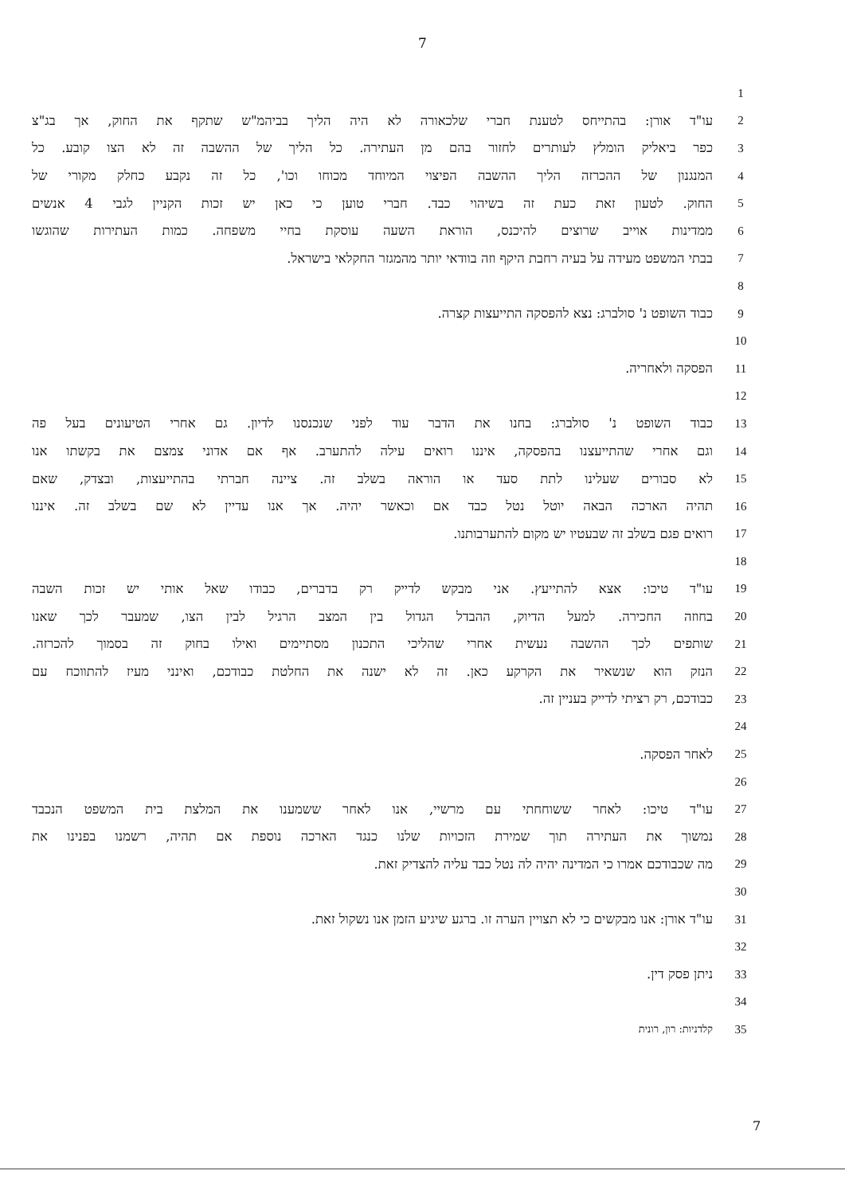7
| | 1 |
| עו"ד אורן: בהתייחס לטענת חברי שלכאורה לא היה הליך בביהמ"ש שתקף את החוק, אך בג"צ | 2 |
| כפר ביאליק הומלץ לעותרים לחזור בהם מן העתירה. כל הליך של ההשבה זה לא הצו קובע. כל | 3 |
| המנגנון של ההכרזה הליך ההשבה הפיצוי המיוחד מכוחו וכו', כל זה נקבע כחלק מקורי של | 4 |
| החוק. לטעון זאת כעת זה בשיהוי כבד. חברי טוען כי כאן יש זכות הקניין לגבי 4 אנשים | 5 |
| ממדינות אוייב שרוצים להיכנס, הוראת השעה עוסקת בחיי משפחה. כמות העתירות שהוגשו | 6 |
| בבתי המשפט מעידה על בעיה רחבת היקף וזה בוודאי יותר מהמגזר החקלאי בישראל. | 7 |
| | 8 |
| כבוד השופט נ' סולברג: נצא להפסקה התייעצות קצרה. | 9 |
| | 10 |
| הפסקה ולאחריה. | 11 |
| | 12 |
| כבוד השופט נ' סולברג: בחנו את הדבר עוד לפני שנכנסנו לדיון. גם אחרי הטיעונים בעל פה | 13 |
| וגם אחרי שהתייעצנו בהפסקה, איננו רואים עילה להתערב. אף אם אדוני צמצם את בקשתו אנו | 14 |
| לא סבורים שעלינו לתת סעד או הוראה בשלב זה. ציינה חברתי בהתייעצות, ובצדק, שאם | 15 |
| תהיה הארכה הבאה יוטל נטל כבד אם וכאשר יהיה. אך אנו עדיין לא שם בשלב זה. איננו | 16 |
| רואים פגם בשלב זה שבעטיו יש מקום להתערבותנו. | 17 |
| | 18 |
| עו"ד טיכו: אצא להתייעץ. אני מבקש לדייק רק בדברים, כבודו שאל אותי יש זכות השבה | 19 |
| בחוזה החכירה. למעל הדיוק, ההבדל הגדול בין המצב הרגיל לבין הצו, שמעבר לכך שאנו | 20 |
| שותפים לכך ההשבה נעשית אחרי שהליכי התכנון מסתיימים ואילו בחוק זה בסמוך להכרזה. | 21 |
| הנזק הוא שנשאיר את הקרקע כאן. זה לא ישנה את החלטת כבודכם, ואינני מעיז להתווכח עם | 22 |
| כבודכם, רק רציתי לדייק בעניין זה. | 23 |
| | 24 |
| לאחר הפסקה. | 25 |
| | 26 |
| עו"ד טיכו: לאחר ששוחחתי עם מרשיי, אנו לאחר ששמענו את המלצת בית המשפט הנכבד | 27 |
| נמשוך את העתירה תוך שמירת הזכויות שלנו כנגד הארכה נוספת אם תהיה, רשמנו בפנינו את | 28 |
| מה שכבודכם אמרו כי המדינה יהיה לה נטל כבד עליה להצדיק זאת. | 29 |
| | 30 |
| עו"ד אורן: אנו מבקשים כי לא תצויין הערה זו. ברגע שיגיע הזמן אנו נשקול זאת. | 31 |
| | 32 |
| ניתן פסק דין. | 33 |
| | 34 |
| קלדניות: רון, רונית | 35 |
7